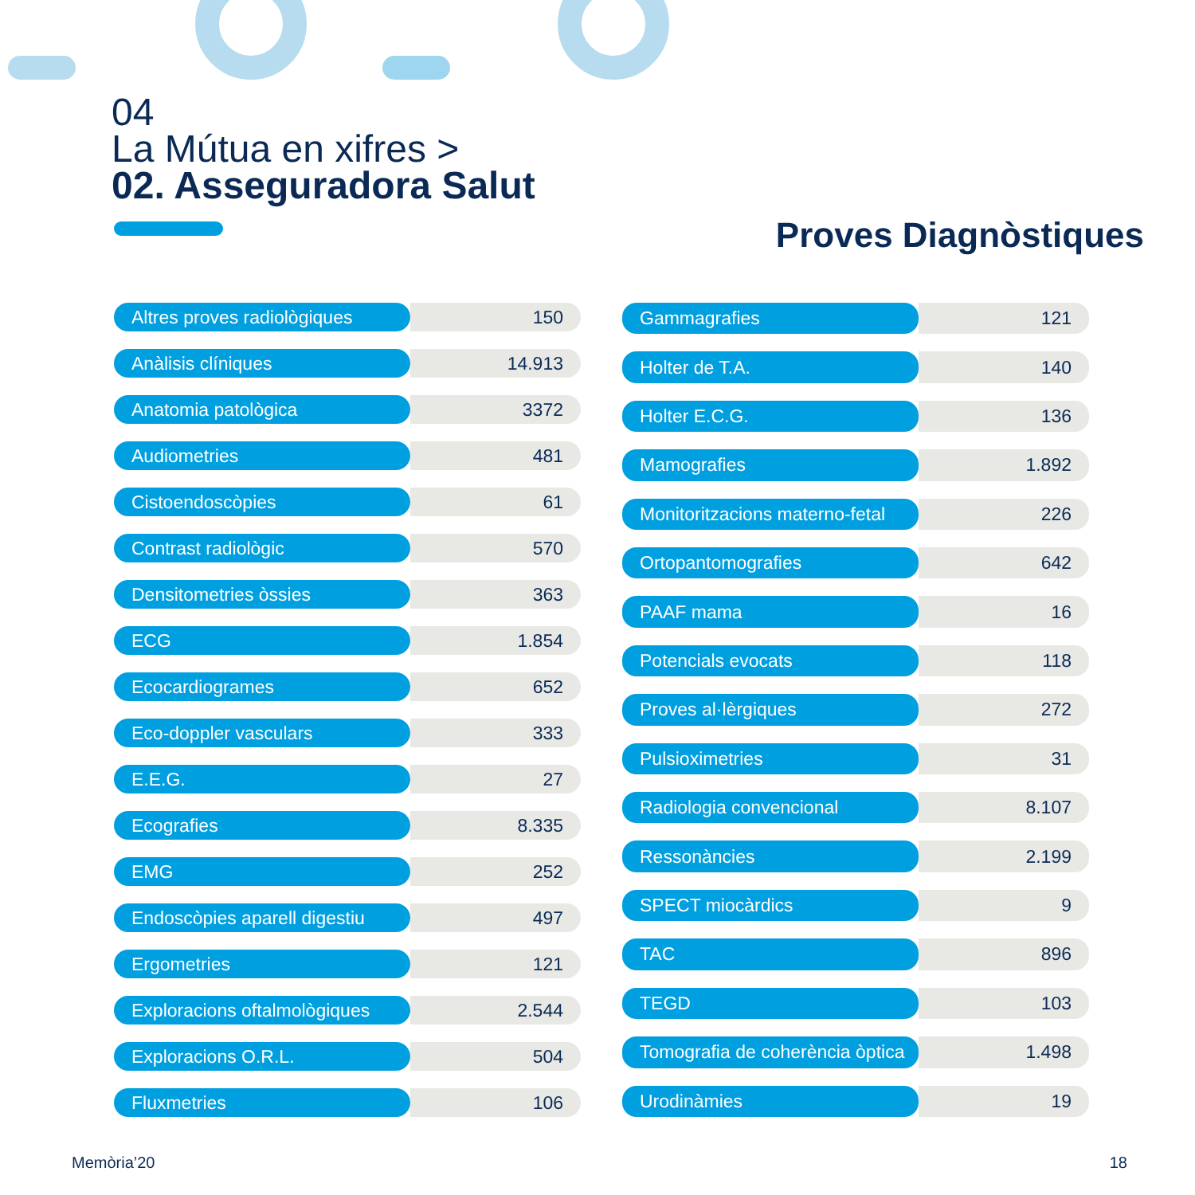04
La Mútua en xifres >
02. Asseguradora Salut
Proves Diagnòstiques
| Altres proves radiològiques | 150 |
| Anàlisis clíniques | 14.913 |
| Anatomia patològica | 3372 |
| Audiometries | 481 |
| Cistoendoscòpies | 61 |
| Contrast radiològic | 570 |
| Densitometries òssies | 363 |
| ECG | 1.854 |
| Ecocardiogrames | 652 |
| Eco-doppler vasculars | 333 |
| E.E.G. | 27 |
| Ecografies | 8.335 |
| EMG | 252 |
| Endoscòpies aparell digestiu | 497 |
| Ergometries | 121 |
| Exploracions oftalmològiques | 2.544 |
| Exploracions O.R.L. | 504 |
| Fluxmetries | 106 |
| Gammagrafies | 121 |
| Holter de T.A. | 140 |
| Holter E.C.G. | 136 |
| Mamografies | 1.892 |
| Monitoritzacions materno-fetal | 226 |
| Ortopantomografies | 642 |
| PAAF mama | 16 |
| Potencials evocats | 118 |
| Proves al·lèrgiques | 272 |
| Pulsioximetries | 31 |
| Radiologia convencional | 8.107 |
| Ressonàncies | 2.199 |
| SPECT miocàrdics | 9 |
| TAC | 896 |
| TEGD | 103 |
| Tomografia de coherència òptica | 1.498 |
| Urodinàmies | 19 |
Memòria’20 18